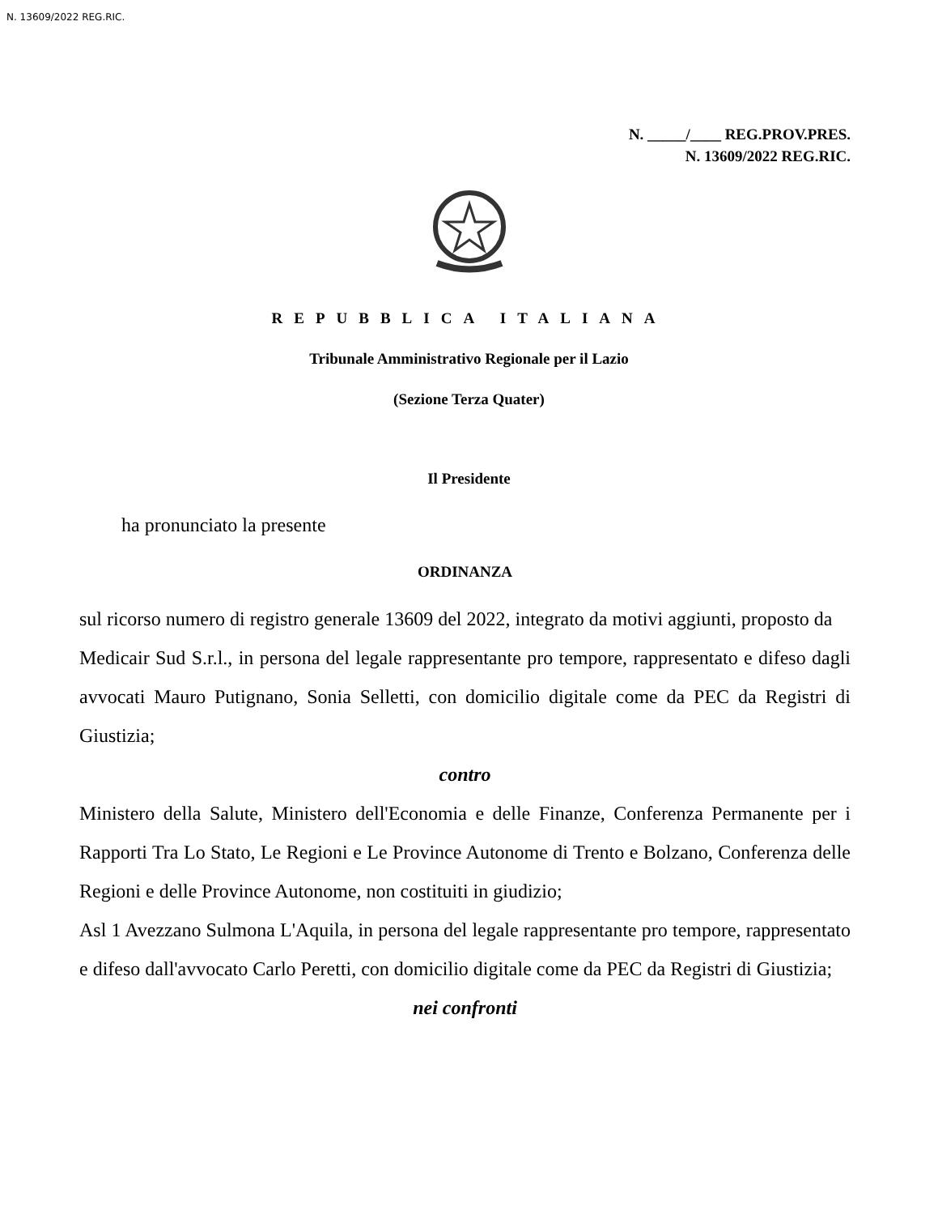N. 13609/2022 REG.RIC.
N. _____/____ REG.PROV.PRES.
N. 13609/2022 REG.RIC.
REPUBBLICA ITALIANA
Tribunale Amministrativo Regionale per il Lazio
(Sezione Terza Quater)
Il Presidente
ha pronunciato la presente
ORDINANZA
sul ricorso numero di registro generale 13609 del 2022, integrato da motivi aggiunti, proposto da
Medicair Sud S.r.l., in persona del legale rappresentante pro tempore, rappresentato e difeso dagli avvocati Mauro Putignano, Sonia Selletti, con domicilio digitale come da PEC da Registri di Giustizia;
contro
Ministero della Salute, Ministero dell'Economia e delle Finanze, Conferenza Permanente per i Rapporti Tra Lo Stato, Le Regioni e Le Province Autonome di Trento e Bolzano, Conferenza delle Regioni e delle Province Autonome, non costituiti in giudizio;
Asl 1 Avezzano Sulmona L'Aquila, in persona del legale rappresentante pro tempore, rappresentato e difeso dall'avvocato Carlo Peretti, con domicilio digitale come da PEC da Registri di Giustizia;
nei confronti